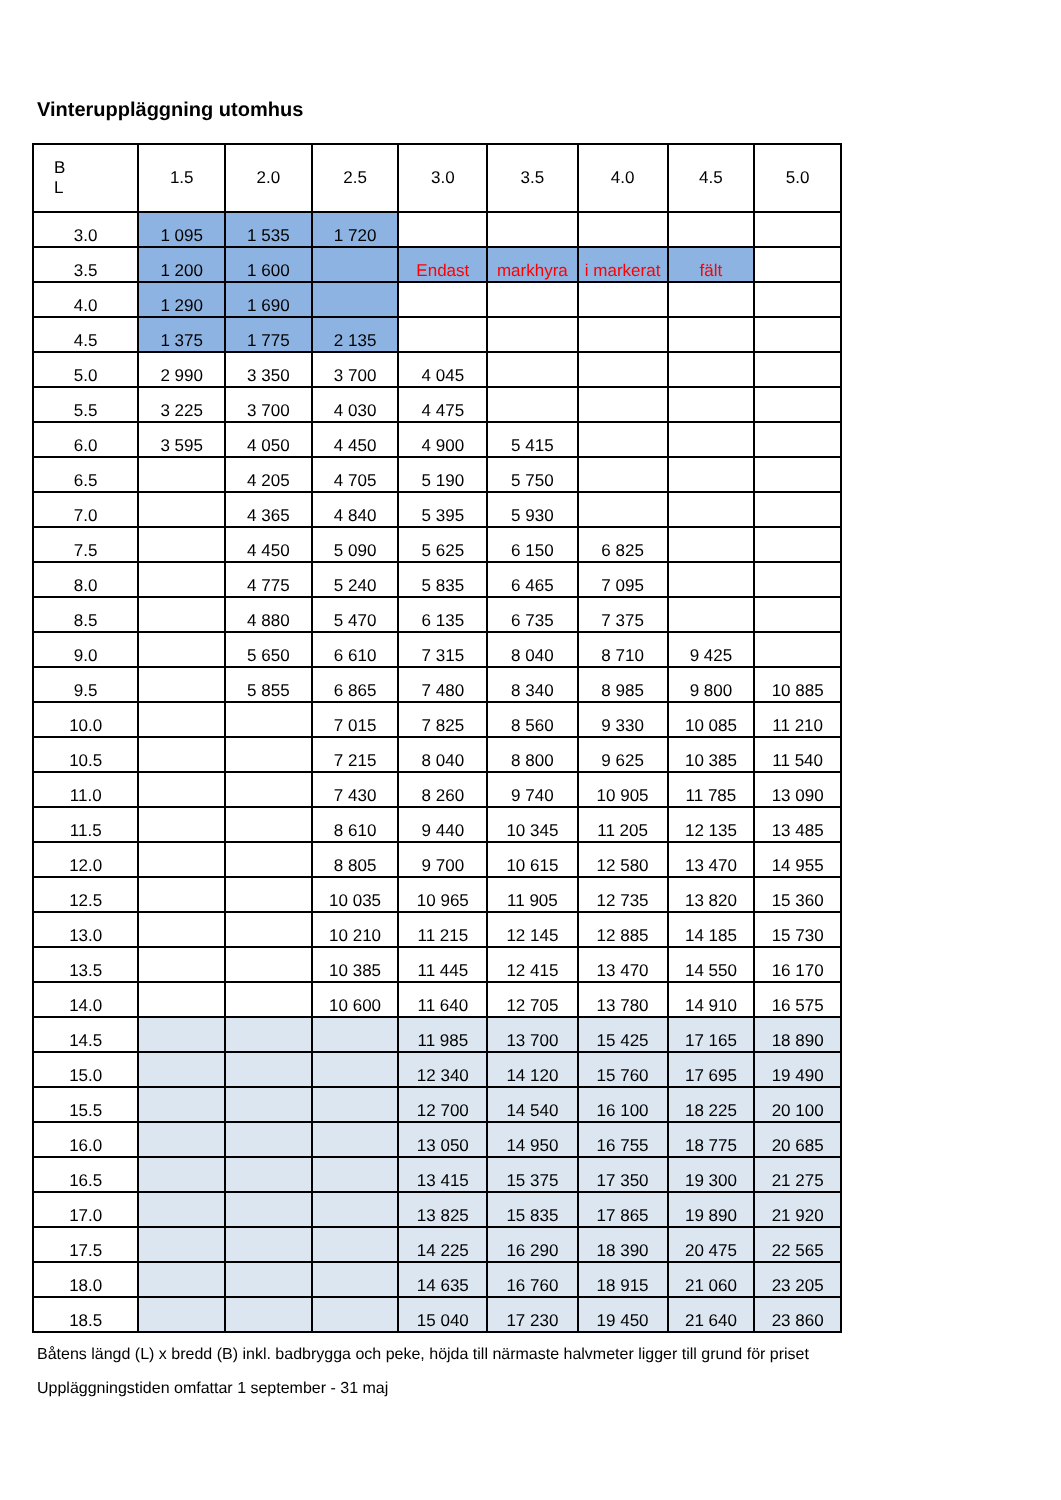Vinteruppläggning utomhus
| B L | 1.5 | 2.0 | 2.5 | 3.0 | 3.5 | 4.0 | 4.5 | 5.0 |
| --- | --- | --- | --- | --- | --- | --- | --- | --- |
| 3.0 | 1 095 | 1 535 | 1 720 | | | | | |
| 3.5 | 1 200 | 1 600 | | Endast | markhyra | i markerat | fält | |
| 4.0 | 1 290 | 1 690 | | | | | | |
| 4.5 | 1 375 | 1 775 | 2 135 | | | | | |
| 5.0 | 2 990 | 3 350 | 3 700 | 4 045 | | | | |
| 5.5 | 3 225 | 3 700 | 4 030 | 4 475 | | | | |
| 6.0 | 3 595 | 4 050 | 4 450 | 4 900 | 5 415 | | | |
| 6.5 | | 4 205 | 4 705 | 5 190 | 5 750 | | | |
| 7.0 | | 4 365 | 4 840 | 5 395 | 5 930 | | | |
| 7.5 | | 4 450 | 5 090 | 5 625 | 6 150 | 6 825 | | |
| 8.0 | | 4 775 | 5 240 | 5 835 | 6 465 | 7 095 | | |
| 8.5 | | 4 880 | 5 470 | 6 135 | 6 735 | 7 375 | | |
| 9.0 | | 5 650 | 6 610 | 7 315 | 8 040 | 8 710 | 9 425 | |
| 9.5 | | 5 855 | 6 865 | 7 480 | 8 340 | 8 985 | 9 800 | 10 885 |
| 10.0 | | | 7 015 | 7 825 | 8 560 | 9 330 | 10 085 | 11 210 |
| 10.5 | | | 7 215 | 8 040 | 8 800 | 9 625 | 10 385 | 11 540 |
| 11.0 | | | 7 430 | 8 260 | 9 740 | 10 905 | 11 785 | 13 090 |
| 11.5 | | | 8 610 | 9 440 | 10 345 | 11 205 | 12 135 | 13 485 |
| 12.0 | | | 8 805 | 9 700 | 10 615 | 12 580 | 13 470 | 14 955 |
| 12.5 | | | 10 035 | 10 965 | 11 905 | 12 735 | 13 820 | 15 360 |
| 13.0 | | | 10 210 | 11 215 | 12 145 | 12 885 | 14 185 | 15 730 |
| 13.5 | | | 10 385 | 11 445 | 12 415 | 13 470 | 14 550 | 16 170 |
| 14.0 | | | 10 600 | 11 640 | 12 705 | 13 780 | 14 910 | 16 575 |
| 14.5 | | | | 11 985 | 13 700 | 15 425 | 17 165 | 18 890 |
| 15.0 | | | | 12 340 | 14 120 | 15 760 | 17 695 | 19 490 |
| 15.5 | | | | 12 700 | 14 540 | 16 100 | 18 225 | 20 100 |
| 16.0 | | | | 13 050 | 14 950 | 16 755 | 18 775 | 20 685 |
| 16.5 | | | | 13 415 | 15 375 | 17 350 | 19 300 | 21 275 |
| 17.0 | | | | 13 825 | 15 835 | 17 865 | 19 890 | 21 920 |
| 17.5 | | | | 14 225 | 16 290 | 18 390 | 20 475 | 22 565 |
| 18.0 | | | | 14 635 | 16 760 | 18 915 | 21 060 | 23 205 |
| 18.5 | | | | 15 040 | 17 230 | 19 450 | 21 640 | 23 860 |
Båtens längd (L) x bredd (B) inkl. badbrygga och peke, höjda till närmaste halvmeter ligger till grund för priset
Uppläggningstiden omfattar 1 september - 31 maj